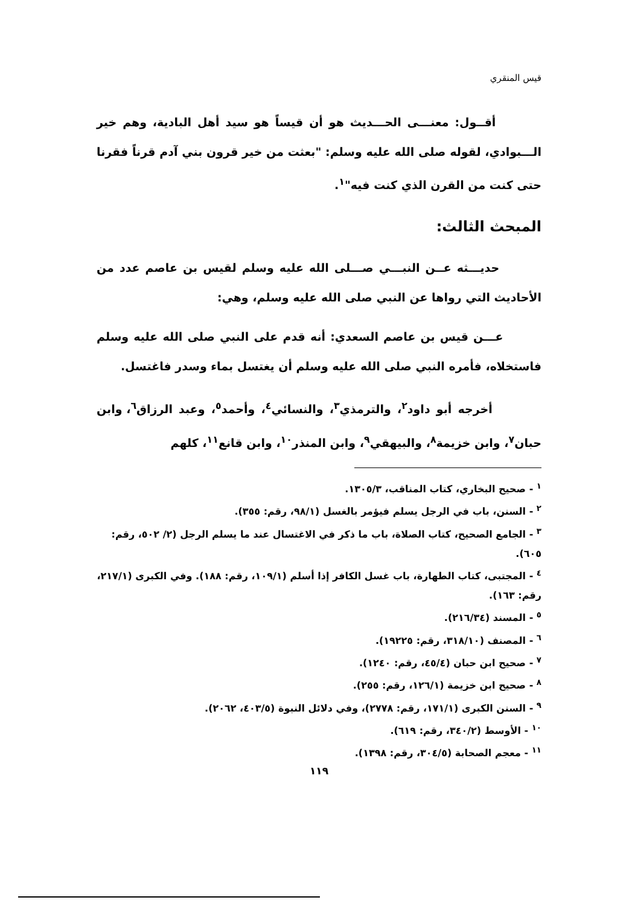قيس المنقري
أقــول: معنـــى الحـــديث هو أن قيساً هو سيد أهل البادية، وهم خير الـــبوادي، لقوله صلى الله عليه وسلم: "بعثت من خير قرون بني آدم قرناً فقرنا حتى كنت من القرن الذي كنت فيه"<sup>١</sup>.
المبحث الثالث:
حديـــثه عــن النبـــي صـــلى الله عليه وسلم لقيس بن عاصم عدد من الأحاديث التي رواها عن النبي صلى الله عليه وسلم، وهي:
عـــن قيس بن عاصم السعدي: أنه قدم على النبي صلى الله عليه وسلم فاستخلاه، فأمره النبي صلى الله عليه وسلم أن يغتسل بماء وسدر فاغتسل.
أخرجه أبو داود<sup>٢</sup>، والترمذي<sup>٣</sup>، والنسائي<sup>٤</sup>، وأحمد<sup>٥</sup>، وعبد الرزاق<sup>٦</sup>، وابن حبان<sup>٧</sup>، وابن خزيمة<sup>٨</sup>، والبيهقي<sup>٩</sup>، وابن المنذر<sup>١٠</sup>، وابن قانع<sup>١١</sup>، كلهم
<sup>١</sup> - صحيح البخاري، كتاب المناقب، ١٣٠٥/٣.
<sup>٢</sup> - السنن، باب في الرجل يسلم فيؤمر بالغسل (٩٨/١، رقم: ٣٥٥).
<sup>٣</sup> - الجامع الصحيح، كتاب الصلاة، باب ما ذكر في الاغتسال عند ما يسلم الرجل (٢/ ٥٠٢، رقم: ٦٠٥).
<sup>٤</sup> - المجتبى، كتاب الطهارة، باب غسل الكافر إذا أسلم (١٠٩/١، رقم: ١٨٨). وفي الكبرى (٢١٧/١، رقم: ١٦٣).
<sup>٥</sup> - المسند (٢١٦/٣٤).
<sup>٦</sup> - المصنف (٣١٨/١٠، رقم: ١٩٢٢٥).
<sup>٧</sup> - صحيح ابن حبان (٤٥/٤، رقم: ١٢٤٠).
<sup>٨</sup> - صحيح ابن خزيمة (١٢٦/١، رقم: ٢٥٥).
<sup>٩</sup> - السنن الكبرى (١٧١/١، رقم: ٢٧٧٨)، وفي دلائل النبوة (٤٠٣/٥، ٢٠٦٢).
<sup>١٠</sup> - الأوسط (٣٤٠/٢، رقم: ٦١٩).
<sup>١١</sup> - معجم الصحابة (٣٠٤/٥، رقم: ١٣٩٨).
١١٩